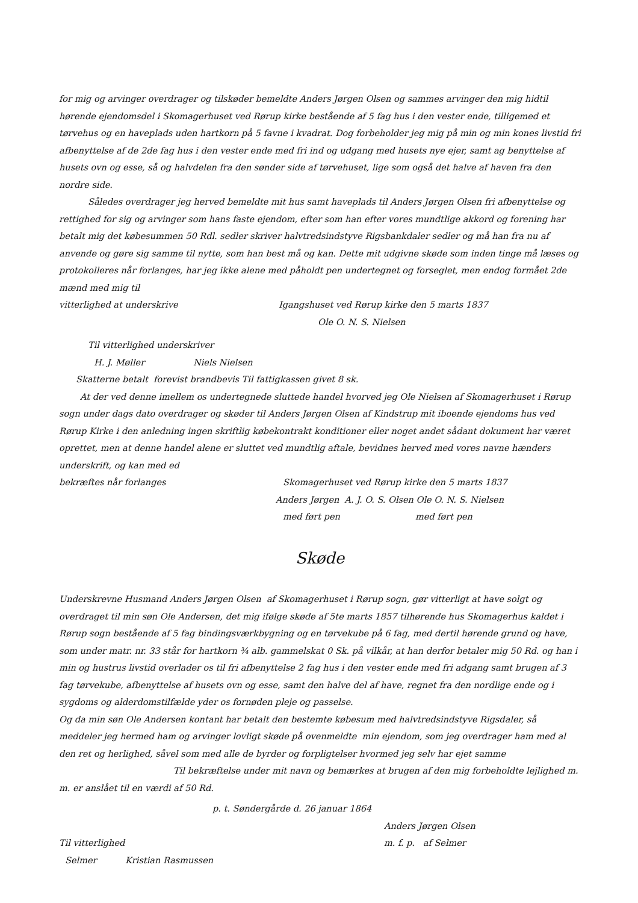for mig og arvinger overdrager og tilskøder bemeldte Anders Jørgen Olsen og sammes arvinger den mig hidtil hørende ejendomsdel i Skomagerhuset ved Rørup kirke bestående af 5 fag hus i den vester ende, tilligemed et tørvehus og en haveplads uden hartkorn på 5 favne i kvadrat. Dog forbeholder jeg mig på min og min kones livstid fri afbenyttelse af de 2de fag hus i den vester ende med fri ind og udgang med husets nye ejer, samt ag benyttelse af husets ovn og esse, så og halvdelen fra den sønder side af tørvehuset, lige som også det halve af haven fra den nordre side.
Således overdrager jeg herved bemeldte mit hus samt haveplads til Anders Jørgen Olsen fri afbenyttelse og rettighed for sig og arvinger som hans faste ejendom, efter som han efter vores mundtlige akkord og forening har betalt mig det købesummen 50 Rdl. sedler skriver halvtredsindstyve Rigsbankdaler sedler og må han fra nu af anvende og gøre sig samme til nytte, som han best må og kan. Dette mit udgivne skøde som inden tinge må læses og protokolleres når forlanges, har jeg ikke alene med påholdt pen undertegnet og forseglet, men endog formået 2de mænd med mig til
vitterlighed at underskrive Igangshuset ved Rørup kirke den 5 marts 1837
Ole O. N. S. Nielsen
Til vitterlighed underskriver
H. J. Møller Niels Nielsen
Skatterne betalt forevist brandbevis Til fattigkassen givet 8 sk.
At der ved denne imellem os undertegnede sluttede handel hvorved jeg Ole Nielsen af Skomagerhuset i Rørup sogn under dags dato overdrager og skøder til Anders Jørgen Olsen af Kindstrup mit iboende ejendoms hus ved Rørup Kirke i den anledning ingen skriftlig købekontrakt konditioner eller noget andet sådant dokument har været oprettet, men at denne handel alene er sluttet ved mundtlig aftale, bevidnes herved med vores navne hænders underskrift, og kan med ed
bekræftes når forlanges Skomagerhuset ved Rørup kirke den 5 marts 1837
Anders Jørgen A. J. O. S. Olsen Ole O. N. S. Nielsen
med ført pen med ført pen
Skøde
Underskrevne Husmand Anders Jørgen Olsen af Skomagerhuset i Rørup sogn, gør vitterligt at have solgt og overdraget til min søn Ole Andersen, det mig ifølge skøde af 5te marts 1857 tilhørende hus Skomagerhus kaldet i Rørup sogn bestående af 5 fag bindingsværkbygning og en tørvekube på 6 fag, med dertil hørende grund og have, som under matr. nr. 33 står for hartkorn ¾ alb. gammelskat 0 Sk. på vilkår, at han derfor betaler mig 50 Rd. og han i min og hustrus livstid overlader os til fri afbenyttelse 2 fag hus i den vester ende med fri adgang samt brugen af 3 fag tørvekube, afbenyttelse af husets ovn og esse, samt den halve del af have, regnet fra den nordlige ende og i sygdoms og alderdomstilfælde yder os fornøden pleje og passelse.
Og da min søn Ole Andersen kontant har betalt den bestemte købesum med halvtredsindstyve Rigsdaler, så meddeler jeg hermed ham og arvinger lovligt skøde på ovenmeldte min ejendom, som jeg overdrager ham med al den ret og herlighed, såvel som med alle de byrder og forpligtelser hvormed jeg selv har ejet samme
Til bekræftelse under mit navn og bemærkes at brugen af den mig forbeholdte lejlighed m. m. er anslået til en værdi af 50 Rd.
p. t. Søndergårde d. 26 januar 1864
Anders Jørgen Olsen
Til vitterlighed m. f. p. af Selmer
Selmer Kristian Rasmussen